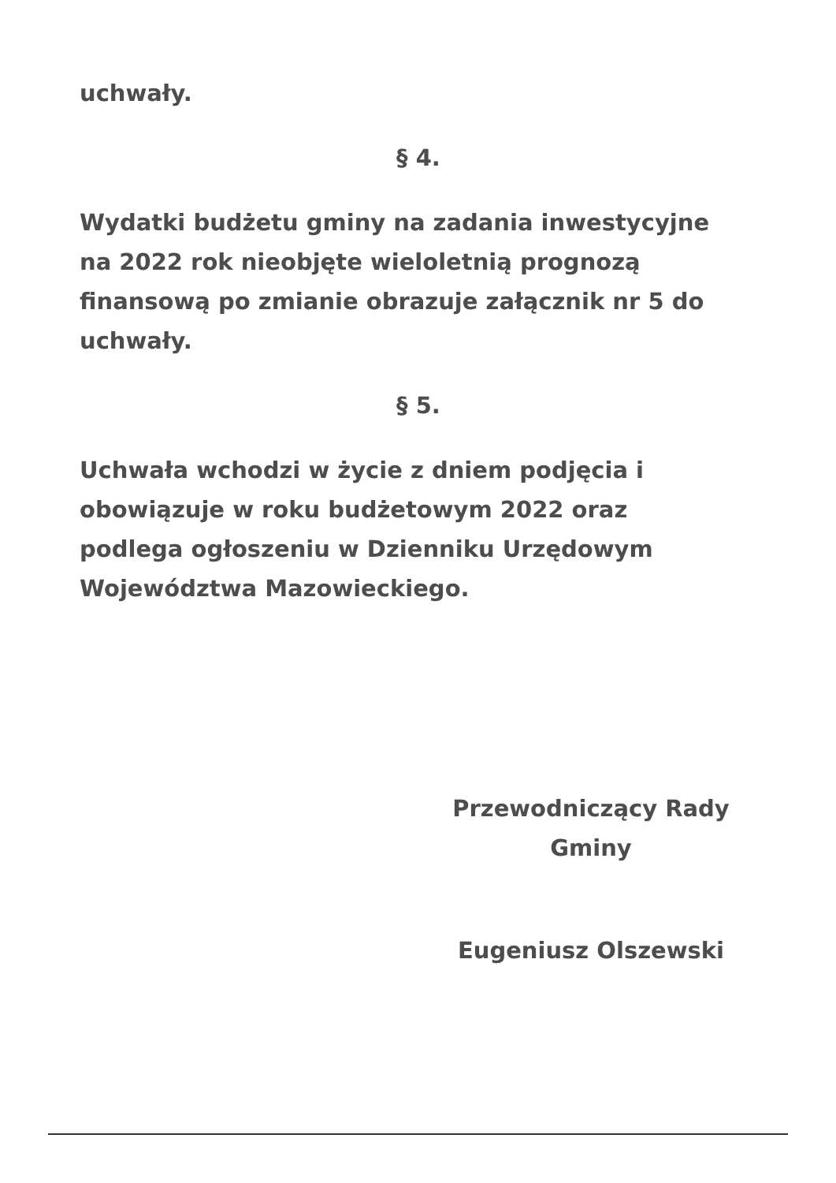uchwały.
§ 4.
Wydatki budżetu gminy na zadania inwestycyjne na 2022 rok nieobjęte wieloletnią prognozą finansową po zmianie obrazuje załącznik nr 5 do uchwały.
§ 5.
Uchwała wchodzi w życie z dniem podjęcia i obowiązuje w roku budżetowym 2022 oraz podlega ogłoszeniu w Dzienniku Urzędowym Województwa Mazowieckiego.
Przewodniczący Rady Gminy
Eugeniusz Olszewski